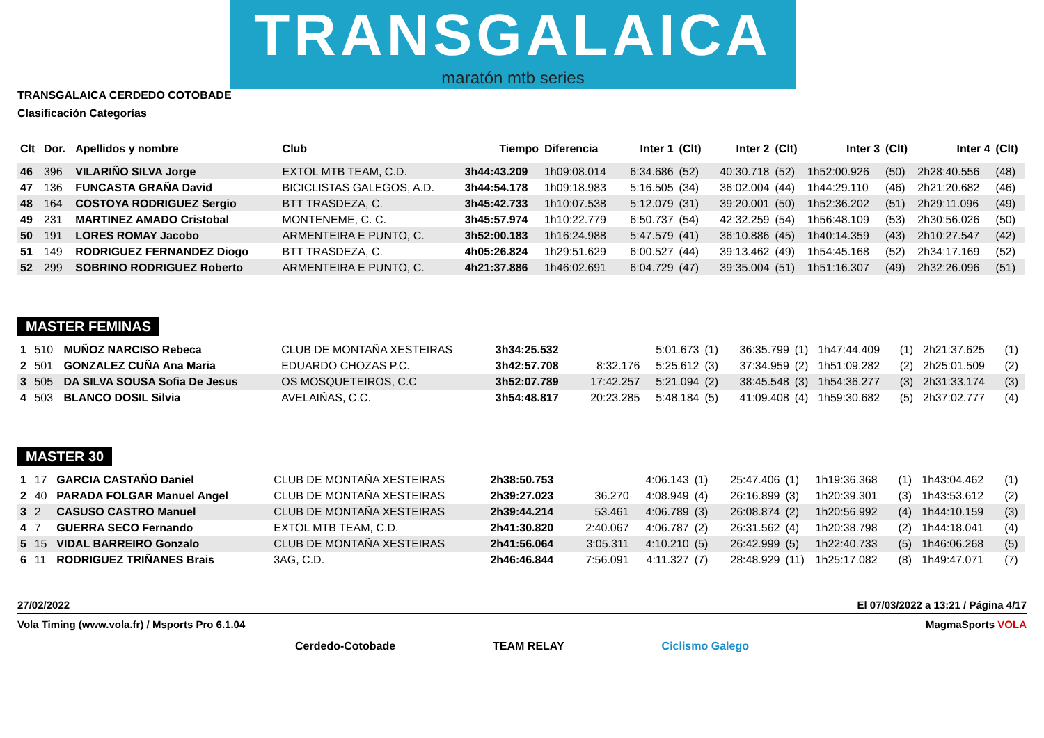TRANSGALAICA
maratón mtb series
TRANSGALAICA CERDEDO COTOBADE
Clasificación Categorías
| Clt | Dor. | Apellidos y nombre | Club | Tiempo | Diferencia | Inter 1 | (Clt) | Inter 2 | (Clt) | Inter 3 | (Clt) | Inter 4 | (Clt) |
| --- | --- | --- | --- | --- | --- | --- | --- | --- | --- | --- | --- | --- | --- |
| 46 | 396 | VILARIÑO SILVA Jorge | EXTOL MTB TEAM, C.D. | 3h44:43.209 | 1h09:08.014 | 6:34.686 | (52) | 40:30.718 | (52) | 1h52:00.926 | (50) | 2h28:40.556 | (48) |
| 47 | 136 | FUNCASTA GRAÑA David | BICICLISTAS GALEGOS, A.D. | 3h44:54.178 | 1h09:18.983 | 5:16.505 | (34) | 36:02.004 | (44) | 1h44:29.110 | (46) | 2h21:20.682 | (46) |
| 48 | 164 | COSTOYA RODRIGUEZ Sergio | BTT TRASDEZA, C. | 3h45:42.733 | 1h10:07.538 | 5:12.079 | (31) | 39:20.001 | (50) | 1h52:36.202 | (51) | 2h29:11.096 | (49) |
| 49 | 231 | MARTINEZ AMADO Cristobal | MONTENEME, C. C. | 3h45:57.974 | 1h10:22.779 | 6:50.737 | (54) | 42:32.259 | (54) | 1h56:48.109 | (53) | 2h30:56.026 | (50) |
| 50 | 191 | LORES ROMAY Jacobo | ARMENTEIRA E PUNTO, C. | 3h52:00.183 | 1h16:24.988 | 5:47.579 | (41) | 36:10.886 | (45) | 1h40:14.359 | (43) | 2h10:27.547 | (42) |
| 51 | 149 | RODRIGUEZ FERNANDEZ Diogo | BTT TRASDEZA, C. | 4h05:26.824 | 1h29:51.629 | 6:00.527 | (44) | 39:13.462 | (49) | 1h54:45.168 | (52) | 2h34:17.169 | (52) |
| 52 | 299 | SOBRINO RODRIGUEZ Roberto | ARMENTEIRA E PUNTO, C. | 4h21:37.886 | 1h46:02.691 | 6:04.729 | (47) | 39:35.004 | (51) | 1h51:16.307 | (49) | 2h32:26.096 | (51) |
MASTER FEMINAS
| 1 | 510 | MUÑOZ NARCISO Rebeca | CLUB DE MONTAÑA XESTEIRAS | 3h34:25.532 | | 5:01.673 | (1) | 36:35.799 | (1) | 1h47:44.409 | (1) | 2h21:37.625 | (1) |
| 2 | 501 | GONZALEZ CUÑA Ana Maria | EDUARDO CHOZAS P.C. | 3h42:57.708 | 8:32.176 | 5:25.612 | (3) | 37:34.959 | (2) | 1h51:09.282 | (2) | 2h25:01.509 | (2) |
| 3 | 505 | DA SILVA SOUSA Sofia De Jesus | OS MOSQUETEIROS, C.C | 3h52:07.789 | 17:42.257 | 5:21.094 | (2) | 38:45.548 | (3) | 1h54:36.277 | (3) | 2h31:33.174 | (3) |
| 4 | 503 | BLANCO DOSIL Silvia | AVELAIÑAS, C.C. | 3h54:48.817 | 20:23.285 | 5:48.184 | (5) | 41:09.408 | (4) | 1h59:30.682 | (5) | 2h37:02.777 | (4) |
MASTER 30
| 1 | 17 | GARCIA CASTAÑO Daniel | CLUB DE MONTAÑA XESTEIRAS | 2h38:50.753 | | 4:06.143 | (1) | 25:47.406 | (1) | 1h19:36.368 | (1) | 1h43:04.462 | (1) |
| 2 | 40 | PARADA FOLGAR Manuel Angel | CLUB DE MONTAÑA XESTEIRAS | 2h39:27.023 | 36.270 | 4:08.949 | (4) | 26:16.899 | (3) | 1h20:39.301 | (3) | 1h43:53.612 | (2) |
| 3 | 2 | CASUSO CASTRO Manuel | CLUB DE MONTAÑA XESTEIRAS | 2h39:44.214 | 53.461 | 4:06.789 | (3) | 26:08.874 | (2) | 1h20:56.992 | (4) | 1h44:10.159 | (3) |
| 4 | 7 | GUERRA SECO Fernando | EXTOL MTB TEAM, C.D. | 2h41:30.820 | 2:40.067 | 4:06.787 | (2) | 26:31.562 | (4) | 1h20:38.798 | (2) | 1h44:18.041 | (4) |
| 5 | 15 | VIDAL BARREIRO Gonzalo | CLUB DE MONTAÑA XESTEIRAS | 2h41:56.064 | 3:05.311 | 4:10.210 | (5) | 26:42.999 | (5) | 1h22:40.733 | (5) | 1h46:06.268 | (5) |
| 6 | 11 | RODRIGUEZ TRIÑANES Brais | 3AG, C.D. | 2h46:46.844 | 7:56.091 | 4:11.327 | (7) | 28:48.929 | (11) | 1h25:17.082 | (8) | 1h49:47.071 | (7) |
27/02/2022 El 07/03/2022 a 13:21 / Página 4/17
Vola Timing (www.vola.fr) / Msports Pro 6.1.04 MagmaSports VOLA
Cerdedo-Cotobade TEAM RELAY Ciclismo Galego